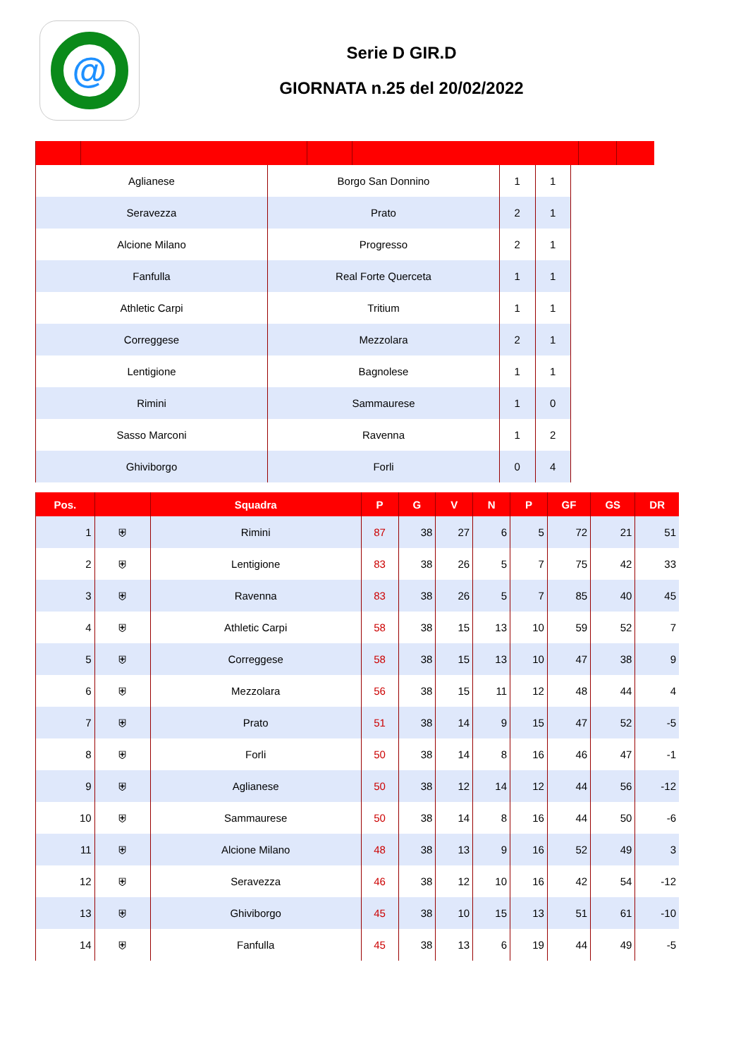@
Serie D GIR.D
GIORNATA n.25 del 20/02/2022
| Aglianese | Borgo San Donnino | 1 | 1 | |
| Seravezza | Prato | 2 | 1 | |
| Alcione Milano | Progresso | 2 | 1 | |
| Fanfulla | Real Forte Querceta | 1 | 1 | |
| Athletic Carpi | Tritium | 1 | 1 | |
| Correggese | Mezzolara | 2 | 1 | |
| Lentigione | Bagnolese | 1 | 1 | |
| Rimini | Sammaurese | 1 | 0 | |
| Sasso Marconi | Ravenna | 1 | 2 | |
| Ghiviborgo | Forli | 0 | 4 | |
| Pos. | | Squadra | P | G | V | N | P | GF | GS | DR |
| --- | --- | --- | --- | --- | --- | --- | --- | --- | --- | --- |
| 1 | ⛨ | Rimini | 87 | 38 | 27 | 6 | 5 | 72 | 21 | 51 |
| 2 | ⛨ | Lentigione | 83 | 38 | 26 | 5 | 7 | 75 | 42 | 33 |
| 3 | ⛨ | Ravenna | 83 | 38 | 26 | 5 | 7 | 85 | 40 | 45 |
| 4 | ⛨ | Athletic Carpi | 58 | 38 | 15 | 13 | 10 | 59 | 52 | 7 |
| 5 | ⛨ | Correggese | 58 | 38 | 15 | 13 | 10 | 47 | 38 | 9 |
| 6 | ⛨ | Mezzolara | 56 | 38 | 15 | 11 | 12 | 48 | 44 | 4 |
| 7 | ⛨ | Prato | 51 | 38 | 14 | 9 | 15 | 47 | 52 | -5 |
| 8 | ⛨ | Forli | 50 | 38 | 14 | 8 | 16 | 46 | 47 | -1 |
| 9 | ⛨ | Aglianese | 50 | 38 | 12 | 14 | 12 | 44 | 56 | -12 |
| 10 | ⛨ | Sammaurese | 50 | 38 | 14 | 8 | 16 | 44 | 50 | -6 |
| 11 | ⛨ | Alcione Milano | 48 | 38 | 13 | 9 | 16 | 52 | 49 | 3 |
| 12 | ⛨ | Seravezza | 46 | 38 | 12 | 10 | 16 | 42 | 54 | -12 |
| 13 | ⛨ | Ghiviborgo | 45 | 38 | 10 | 15 | 13 | 51 | 61 | -10 |
| 14 | ⛨ | Fanfulla | 45 | 38 | 13 | 6 | 19 | 44 | 49 | -5 |